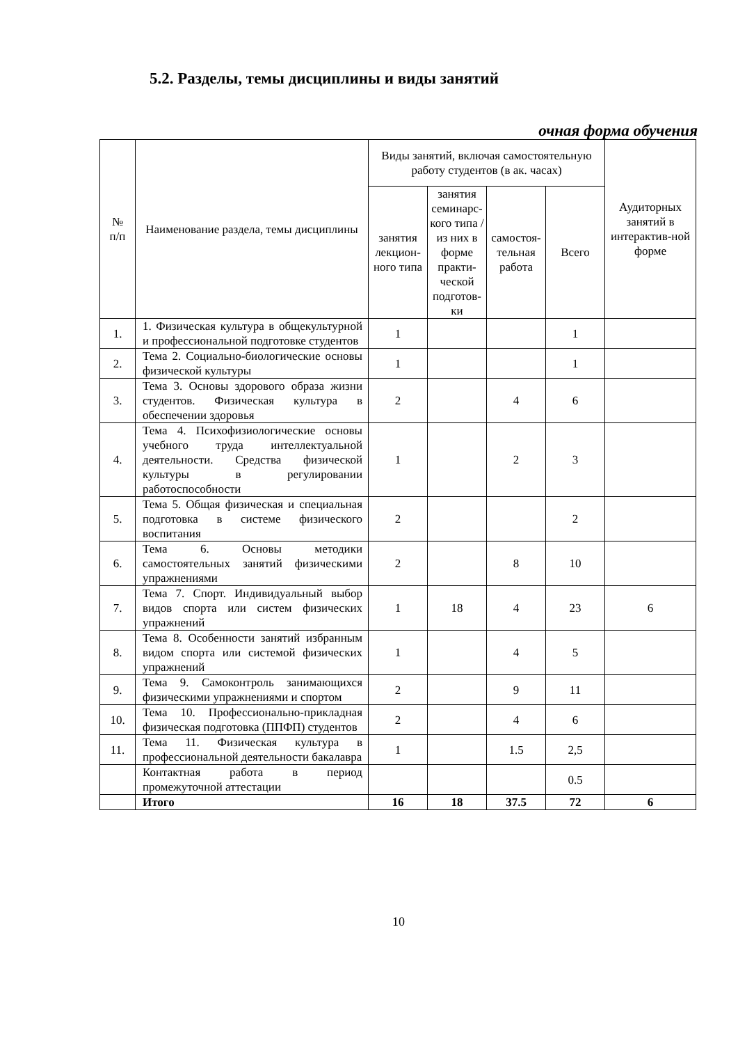5.2. Разделы, темы дисциплины и виды занятий
очная форма обучения
| № п/п | Наименование раздела, темы дисциплины | Виды занятий, включая самостоятельную работу студентов (в ак. часах) | | | | Аудиторных занятий в интерактив-ной форме |
| --- | --- | --- | --- | --- | --- | --- |
| | | занятия лекцион-ного типа | занятия семинарс-кого типа /из них в форме практи-ческой подготов-ки | самостоя-тельная работа | Всего | |
| 1. | 1. Физическая культура в общекультурной и профессиональной подготовке студентов | 1 | | | 1 | |
| 2. | Тема 2. Социально-биологические основы физической культуры | 1 | | | 1 | |
| 3. | Тема 3. Основы здорового образа жизни студентов. Физическая культура в обеспечении здоровья | 2 | | 4 | 6 | |
| 4. | Тема 4. Психофизиологические основы учебного труда интеллектуальной деятельности. Средства физической культуры в регулировании работоспособности | 1 | | 2 | 3 | |
| 5. | Тема 5. Общая физическая и специальная подготовка в системе физического воспитания | 2 | | | 2 | |
| 6. | Тема 6. Основы методики самостоятельных занятий физическими упражнениями | 2 | | 8 | 10 | |
| 7. | Тема 7. Спорт. Индивидуальный выбор видов спорта или систем физических упражнений | 1 | 18 | 4 | 23 | 6 |
| 8. | Тема 8. Особенности занятий избранным видом спорта или системой физических упражнений | 1 | | 4 | 5 | |
| 9. | Тема 9. Самоконтроль занимающихся физическими упражнениями и спортом | 2 | | 9 | 11 | |
| 10. | Тема 10. Профессионально-прикладная физическая подготовка (ППФП) студентов | 2 | | 4 | 6 | |
| 11. | Тема 11. Физическая культура в профессиональной деятельности бакалавра | 1 | | 1.5 | 2,5 | |
| | Контактная работа в период промежуточной аттестации | | | | 0.5 | |
| | Итого | 16 | 18 | 37.5 | 72 | 6 |
10